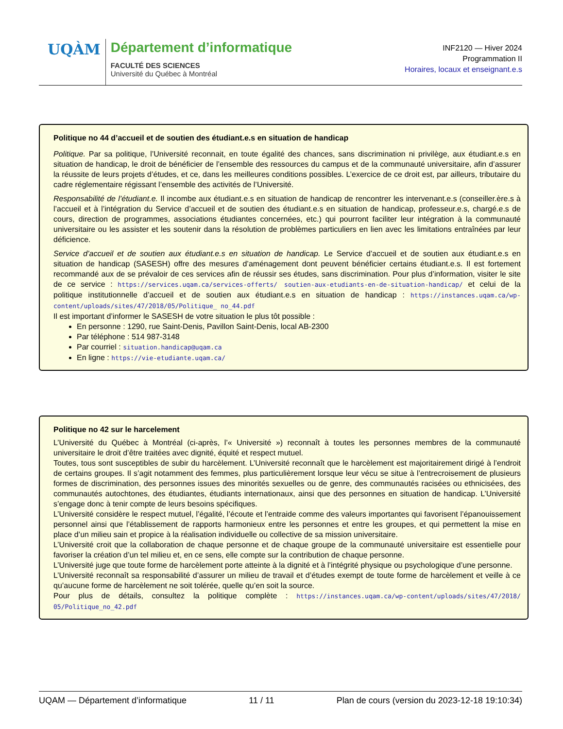UQÀM Département d’informatique
FACULTÉ DES SCIENCES
Université du Québec à Montréal
INF2120 — Hiver 2024
Programmation II
Horaires, locaux et enseignant.e.s
Politique no 44 d’accueil et de soutien des étudiant.e.s en situation de handicap
Politique. Par sa politique, l’Université reconnait, en toute égalité des chances, sans discrimination ni privilège, aux étudiant.e.s en situation de handicap, le droit de bénéficier de l’ensemble des ressources du campus et de la communauté universitaire, afin d’assurer la réussite de leurs projets d’études, et ce, dans les meilleures conditions possibles. L’exercice de ce droit est, par ailleurs, tributaire du cadre réglementaire régissant l’ensemble des activités de l’Université.
Responsabilité de l’étudiant.e. Il incombe aux étudiant.e.s en situation de handicap de rencontrer les intervenant.e.s (conseiller.ère.s à l’accueil et à l’intégration du Service d’accueil et de soutien des étudiant.e.s en situation de handicap, professeur.e.s, chargé.e.s de cours, direction de programmes, associations étudiantes concernées, etc.) qui pourront faciliter leur intégration à la communauté universitaire ou les assister et les soutenir dans la résolution de problèmes particuliers en lien avec les limitations entraînées par leur déficience.
Service d’accueil et de soutien aux étudiant.e.s en situation de handicap. Le Service d’accueil et de soutien aux étudiant.e.s en situation de handicap (SASESH) offre des mesures d’aménagement dont peuvent bénéficier certains étudiant.e.s. Il est fortement recommandé aux de se prévaloir de ces services afin de réussir ses études, sans discrimination. Pour plus d’information, visiter le site de ce service : https://services.uqam.ca/services-offerts/ soutien-aux-etudiants-en-de-situation-handicap/ et celui de la politique institutionnelle d’accueil et de soutien aux étudiant.e.s en situation de handicap : https://instances.uqam.ca/wp-content/uploads/sites/47/2018/05/Politique_ no_44.pdf
Il est important d’informer le SASESH de votre situation le plus tôt possible :
En personne : 1290, rue Saint-Denis, Pavillon Saint-Denis, local AB-2300
Par téléphone : 514 987-3148
Par courriel : situation.handicap@uqam.ca
En ligne : https://vie-etudiante.uqam.ca/
Politique no 42 sur le harcelement
L’Université du Québec à Montréal (ci-après, l’« Université ») reconnaît à toutes les personnes membres de la communauté universitaire le droit d’être traitées avec dignité, équité et respect mutuel.
Toutes, tous sont susceptibles de subir du harcèlement. L’Université reconnaît que le harcèlement est majoritairement dirigé à l’endroit de certains groupes. Il s’agit notamment des femmes, plus particulièrement lorsque leur vécu se situe à l’entrecroisement de plusieurs formes de discrimination, des personnes issues des minorités sexuelles ou de genre, des communautés racisées ou ethnicisées, des communautés autochtones, des étudiantes, étudiants internationaux, ainsi que des personnes en situation de handicap. L’Université s’engage donc à tenir compte de leurs besoins spécifiques.
L’Université considère le respect mutuel, l’égalité, l’écoute et l’entraide comme des valeurs importantes qui favorisent l’épanouissement personnel ainsi que l’établissement de rapports harmonieux entre les personnes et entre les groupes, et qui permettent la mise en place d’un milieu sain et propice à la réalisation individuelle ou collective de sa mission universitaire.
L’Université croit que la collaboration de chaque personne et de chaque groupe de la communauté universitaire est essentielle pour favoriser la création d’un tel milieu et, en ce sens, elle compte sur la contribution de chaque personne.
L’Université juge que toute forme de harcèlement porte atteinte à la dignité et à l’intégrité physique ou psychologique d’une personne.
L’Université reconnaît sa responsabilité d’assurer un milieu de travail et d’études exempt de toute forme de harcèlement et veille à ce qu’aucune forme de harcèlement ne soit tolérée, quelle qu’en soit la source.
Pour plus de détails, consultez la politique complète : https://instances.uqam.ca/wp-content/uploads/sites/47/2018/ 05/Politique_no_42.pdf
UQAM — Département d’informatique 11 / 11 Plan de cours (version du 2023-12-18 19:10:34)